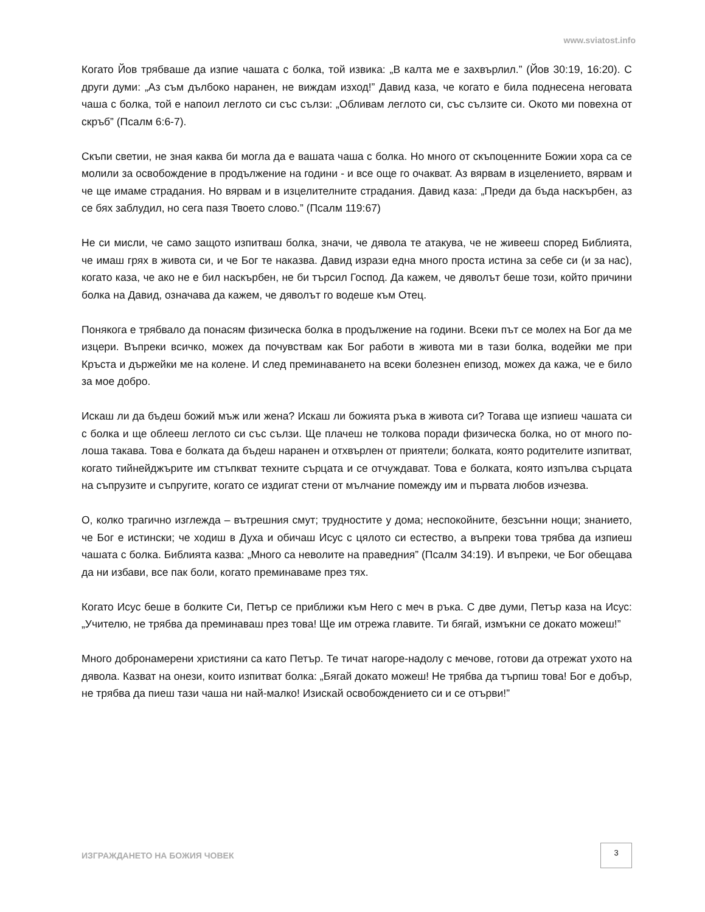www.sviatost.info
Когато Йов трябваше да изпие чашата с болка, той извика: „В калта ме е захвърлил.” (Йов 30:19, 16:20). С други думи: „Аз съм дълбоко наранен, не виждам изход!” Давид каза, че когато е била поднесена неговата чаша с болка, той е напоил леглото си със сълзи: „Обливам леглото си, със сълзите си. Окото ми повехна от скръб” (Псалм 6:6-7).
Скъпи светии, не зная каква би могла да е вашата чаша с болка. Но много от скъпоценните Божии хора са се молили за освобождение в продължение на години - и все още го очакват. Аз вярвам в изцелението, вярвам и че ще имаме страдания. Но вярвам и в изцелителните страдания. Давид каза: „Преди да бъда наскърбен, аз се бях заблудил, но сега пазя Твоето слово.” (Псалм 119:67)
Не си мисли, че само защото изпитваш болка, значи, че дявола те атакува, че не живееш според Библията, че имаш грях в живота си, и че Бог те наказва. Давид изрази една много проста истина за себе си (и за нас), когато каза, че ако не е бил наскърбен, не би търсил Господ. Да кажем, че дяволът беше този, който причини болка на Давид, означава да кажем, че дяволът го водеше към Отец.
Понякога е трябвало да понасям физическа болка в продължение на години. Всеки път се молех на Бог да ме изцери. Въпреки всичко, можех да почувствам как Бог работи в живота ми в тази болка, водейки ме при Кръста и държейки ме на колене. И след преминаването на всеки болезнен епизод, можех да кажа, че е било за мое добро.
Искаш ли да бъдеш божий мъж или жена? Искаш ли божията ръка в живота си? Тогава ще изпиеш чашата си с болка и ще облееш леглото си със сълзи. Ще плачеш не толкова поради физическа болка, но от много по-лоша такава. Това е болката да бъдеш наранен и отхвърлен от приятели; болката, която родителите изпитват, когато тийнейджърите им стъпкват техните сърцата и се отчуждават. Това е болката, която изпълва сърцата на съпрузите и съпругите, когато се издигат стени от мълчание помежду им и първата любов изчезва.
О, колко трагично изглежда – вътрешния смут; трудностите у дома; неспокойните, безсънни нощи; знанието, че Бог е истински; че ходиш в Духа и обичаш Исус с цялото си естество, а въпреки това трябва да изпиеш чашата с болка. Библията казва: „Много са неволите на праведния” (Псалм 34:19). И въпреки, че Бог обещава да ни избави, все пак боли, когато преминаваме през тях.
Когато Исус беше в болките Си, Петър се приближи към Него с меч в ръка. С две думи, Петър каза на Исус: „Учителю, не трябва да преминаваш през това! Ще им отрежа главите. Ти бягай, измъкни се докато можеш!”
Много добронамерени християни са като Петър. Те тичат нагоре-надолу с мечове, готови да отрежат ухото на дявола. Казват на онези, които изпитват болка: „Бягай докато можеш! Не трябва да търпиш това! Бог е добър, не трябва да пиеш тази чаша ни най-малко! Изискай освобождението си и се отърви!”
ИЗГРАЖДАНЕТО НА БОЖИЯ ЧОВЕК 3